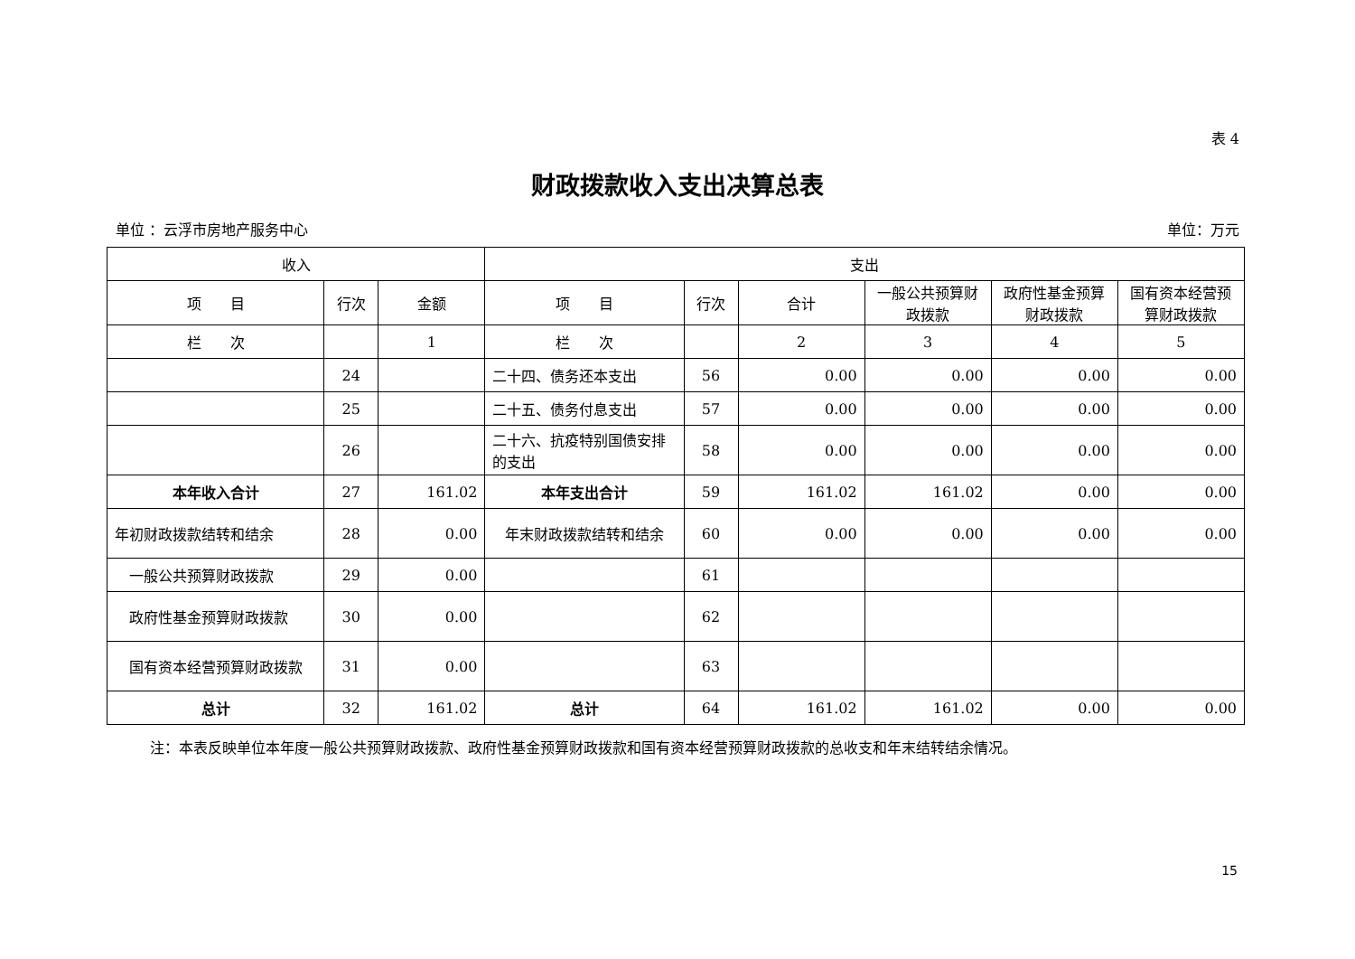表 4
财政拨款收入支出决算总表
单位 ：云浮市房地产服务中心 单位：万元
| 收入 | | | 支出 | | | | | |
| --- | --- | --- | --- | --- | --- | --- | --- | --- |
| 项 目 | 行次 | 金额 | 项 目 | 行次 | 合计 | 一般公共预算财政拨款 | 政府性基金预算财政拨款 | 国有资本经营预算财政拨款 |
| 栏 次 | | 1 | 栏 次 | | 2 | 3 | 4 | 5 |
| | 24 | | 二十四、债务还本支出 | 56 | 0.00 | 0.00 | 0.00 | 0.00 |
| | 25 | | 二十五、债务付息支出 | 57 | 0.00 | 0.00 | 0.00 | 0.00 |
| | 26 | | 二十六、抗疫特别国债安排的支出 | 58 | 0.00 | 0.00 | 0.00 | 0.00 |
| 本年收入合计 | 27 | 161.02 | 本年支出合计 | 59 | 161.02 | 161.02 | 0.00 | 0.00 |
| 年初财政拨款结转和结余 | 28 | 0.00 | 年末财政拨款结转和结余 | 60 | 0.00 | 0.00 | 0.00 | 0.00 |
| 一般公共预算财政拨款 | 29 | 0.00 | | 61 | | | | |
| 政府性基金预算财政拨款 | 30 | 0.00 | | 62 | | | | |
| 国有资本经营预算财政拨款 | 31 | 0.00 | | 63 | | | | |
| 总计 | 32 | 161.02 | 总计 | 64 | 161.02 | 161.02 | 0.00 | 0.00 |
注：本表反映单位本年度一般公共预算财政拨款、政府性基金预算财政拨款和国有资本经营预算财政拨款的总收支和年末结转结余情况。
15